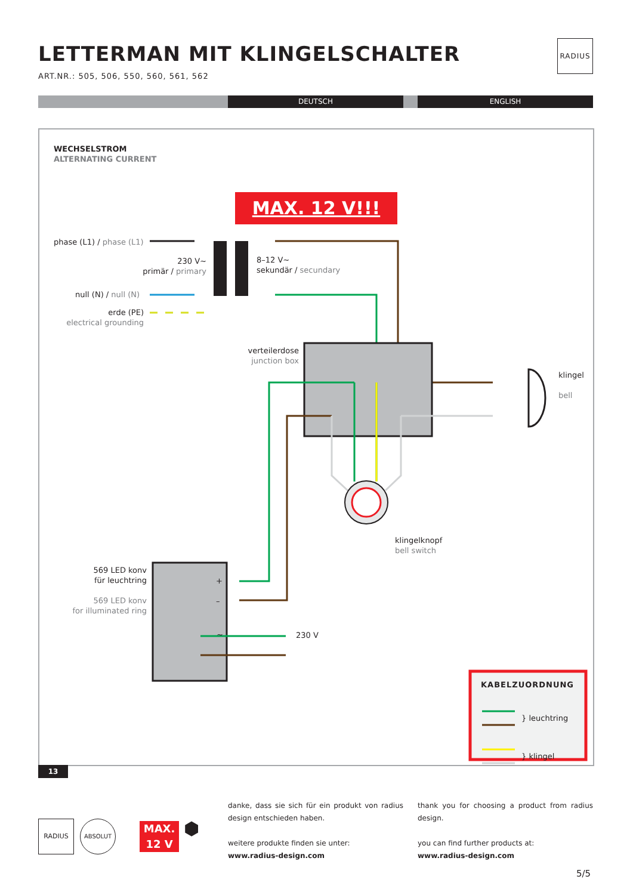LETTERMAN MIT KLINGELSCHALTER
ART.NR.: 505, 506, 550, 560, 561, 562
RADIUS
DEUTSCH ENGLISH
WECHSELSTROM
ALTERNATING CURRENT
MAX. 12 V!!!
phase (L1) / phase (L1)
230 V~
primär / primary
8–12 V~
sekundär / secundary
null (N) / null (N)
erde (PE)
electrical grounding
verteilerdose
junction box
klingel
bell
klingelknopf
bell switch
569 LED konv
für leuchtring
569 LED konv
for illuminated ring
+
–
~ 230 V
KABELZUORDNUNG
} leuchtring
} klingel
13
RADIUS ABSOLUT
MAX.
12 V
⬢
danke, dass sie sich für ein produkt von radius design entschieden haben.
weitere produkte finden sie unter:
www.radius-design.com
thank you for choosing a product from radius design.
you can find further products at:
www.radius-design.com
5/5